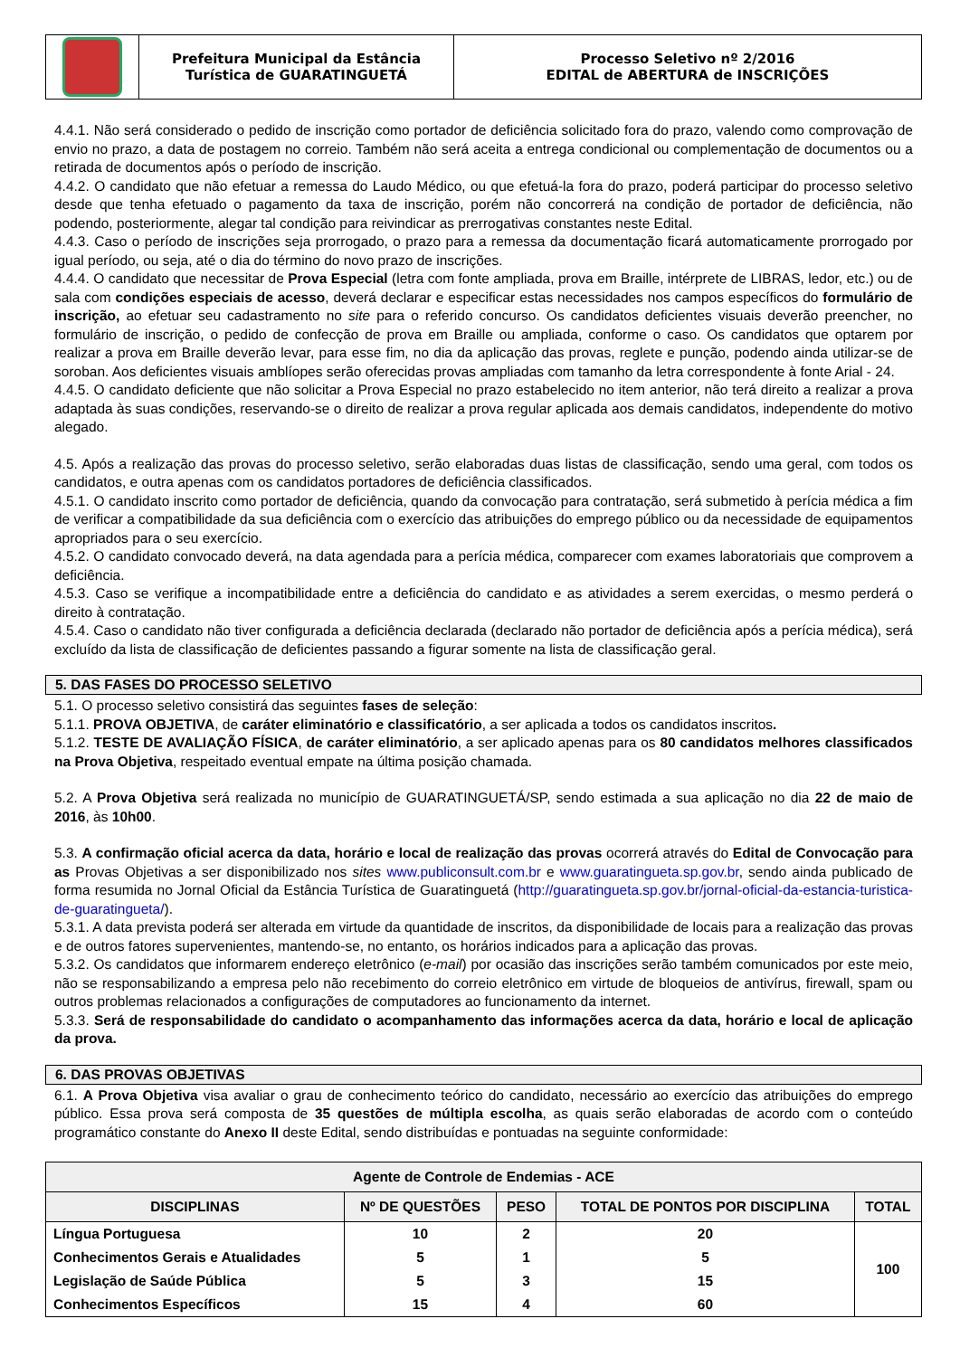| | Prefeitura Municipal da Estância Turística de GUARATINGUETÁ | Processo Seletivo nº 2/2016 EDITAL de ABERTURA de INSCRIÇÕES |
4.4.1. Não será considerado o pedido de inscrição como portador de deficiência solicitado fora do prazo, valendo como comprovação de envio no prazo, a data de postagem no correio. Também não será aceita a entrega condicional ou complementação de documentos ou a retirada de documentos após o período de inscrição.
4.4.2. O candidato que não efetuar a remessa do Laudo Médico, ou que efetuá-la fora do prazo, poderá participar do processo seletivo desde que tenha efetuado o pagamento da taxa de inscrição, porém não concorrerá na condição de portador de deficiência, não podendo, posteriormente, alegar tal condição para reivindicar as prerrogativas constantes neste Edital.
4.4.3. Caso o período de inscrições seja prorrogado, o prazo para a remessa da documentação ficará automaticamente prorrogado por igual período, ou seja, até o dia do término do novo prazo de inscrições.
4.4.4. O candidato que necessitar de Prova Especial (letra com fonte ampliada, prova em Braille, intérprete de LIBRAS, ledor, etc.) ou de sala com condições especiais de acesso, deverá declarar e especificar estas necessidades nos campos específicos do formulário de inscrição, ao efetuar seu cadastramento no site para o referido concurso. Os candidatos deficientes visuais deverão preencher, no formulário de inscrição, o pedido de confecção de prova em Braille ou ampliada, conforme o caso. Os candidatos que optarem por realizar a prova em Braille deverão levar, para esse fim, no dia da aplicação das provas, reglete e punção, podendo ainda utilizar-se de soroban. Aos deficientes visuais amblíopes serão oferecidas provas ampliadas com tamanho da letra correspondente à fonte Arial - 24.
4.4.5. O candidato deficiente que não solicitar a Prova Especial no prazo estabelecido no item anterior, não terá direito a realizar a prova adaptada às suas condições, reservando-se o direito de realizar a prova regular aplicada aos demais candidatos, independente do motivo alegado.
4.5. Após a realização das provas do processo seletivo, serão elaboradas duas listas de classificação, sendo uma geral, com todos os candidatos, e outra apenas com os candidatos portadores de deficiência classificados.
4.5.1. O candidato inscrito como portador de deficiência, quando da convocação para contratação, será submetido à perícia médica a fim de verificar a compatibilidade da sua deficiência com o exercício das atribuições do emprego público ou da necessidade de equipamentos apropriados para o seu exercício.
4.5.2. O candidato convocado deverá, na data agendada para a perícia médica, comparecer com exames laboratoriais que comprovem a deficiência.
4.5.3. Caso se verifique a incompatibilidade entre a deficiência do candidato e as atividades a serem exercidas, o mesmo perderá o direito à contratação.
4.5.4. Caso o candidato não tiver configurada a deficiência declarada (declarado não portador de deficiência após a perícia médica), será excluído da lista de classificação de deficientes passando a figurar somente na lista de classificação geral.
5. DAS FASES DO PROCESSO SELETIVO
5.1. O processo seletivo consistirá das seguintes fases de seleção:
5.1.1. PROVA OBJETIVA, de caráter eliminatório e classificatório, a ser aplicada a todos os candidatos inscritos.
5.1.2. TESTE DE AVALIAÇÃO FÍSICA, de caráter eliminatório, a ser aplicado apenas para os 80 candidatos melhores classificados na Prova Objetiva, respeitado eventual empate na última posição chamada.
5.2. A Prova Objetiva será realizada no município de GUARATINGUETÁ/SP, sendo estimada a sua aplicação no dia 22 de maio de 2016, às 10h00.
5.3. A confirmação oficial acerca da data, horário e local de realização das provas ocorrerá através do Edital de Convocação para as Provas Objetivas a ser disponibilizado nos sites www.publiconsult.com.br e www.guaratingueta.sp.gov.br, sendo ainda publicado de forma resumida no Jornal Oficial da Estância Turística de Guaratinguetá (http://guaratingueta.sp.gov.br/jornal-oficial-da-estancia-turistica-de-guaratingueta/).
5.3.1. A data prevista poderá ser alterada em virtude da quantidade de inscritos, da disponibilidade de locais para a realização das provas e de outros fatores supervenientes, mantendo-se, no entanto, os horários indicados para a aplicação das provas.
5.3.2. Os candidatos que informarem endereço eletrônico (e-mail) por ocasião das inscrições serão também comunicados por este meio, não se responsabilizando a empresa pelo não recebimento do correio eletrônico em virtude de bloqueios de antivírus, firewall, spam ou outros problemas relacionados a configurações de computadores ao funcionamento da internet.
5.3.3. Será de responsabilidade do candidato o acompanhamento das informações acerca da data, horário e local de aplicação da prova.
6. DAS PROVAS OBJETIVAS
6.1. A Prova Objetiva visa avaliar o grau de conhecimento teórico do candidato, necessário ao exercício das atribuições do emprego público. Essa prova será composta de 35 questões de múltipla escolha, as quais serão elaboradas de acordo com o conteúdo programático constante do Anexo II deste Edital, sendo distribuídas e pontuadas na seguinte conformidade:
| Agente de Controle de Endemias - ACE | | | | |
| --- | --- | --- | --- | --- |
| DISCIPLINAS | Nº DE QUESTÕES | PESO | TOTAL DE PONTOS POR DISCIPLINA | TOTAL |
| Língua Portuguesa | 10 | 2 | 20 | 100 |
| Conhecimentos Gerais e Atualidades | 5 | 1 | 5 | |
| Legislação de Saúde Pública | 5 | 3 | 15 | |
| Conhecimentos Específicos | 15 | 4 | 60 | |